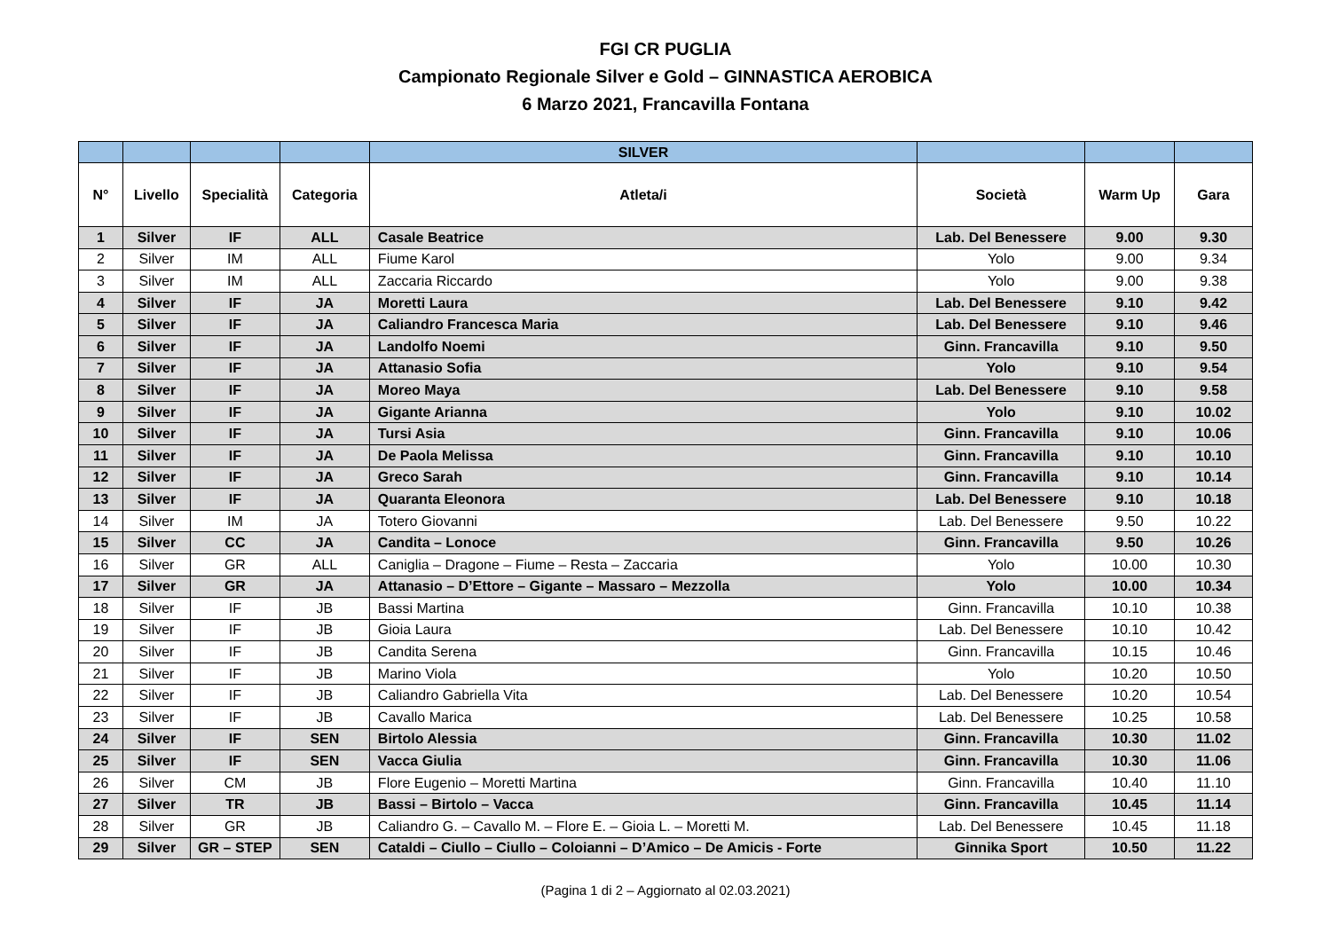FGI CR PUGLIA
Campionato Regionale Silver e Gold – GINNASTICA AEROBICA
6 Marzo 2021, Francavilla Fontana
| | | | | SILVER | | | |
| --- | --- | --- | --- | --- | --- | --- | --- |
| N° | Livello | Specialità | Categoria | Atleta/i | Società | Warm Up | Gara |
| 1 | Silver | IF | ALL | Casale Beatrice | Lab. Del Benessere | 9.00 | 9.30 |
| 2 | Silver | IM | ALL | Fiume Karol | Yolo | 9.00 | 9.34 |
| 3 | Silver | IM | ALL | Zaccaria Riccardo | Yolo | 9.00 | 9.38 |
| 4 | Silver | IF | JA | Moretti Laura | Lab. Del Benessere | 9.10 | 9.42 |
| 5 | Silver | IF | JA | Caliandro Francesca Maria | Lab. Del Benessere | 9.10 | 9.46 |
| 6 | Silver | IF | JA | Landolfo Noemi | Ginn. Francavilla | 9.10 | 9.50 |
| 7 | Silver | IF | JA | Attanasio Sofia | Yolo | 9.10 | 9.54 |
| 8 | Silver | IF | JA | Moreo Maya | Lab. Del Benessere | 9.10 | 9.58 |
| 9 | Silver | IF | JA | Gigante Arianna | Yolo | 9.10 | 10.02 |
| 10 | Silver | IF | JA | Tursi Asia | Ginn. Francavilla | 9.10 | 10.06 |
| 11 | Silver | IF | JA | De Paola Melissa | Ginn. Francavilla | 9.10 | 10.10 |
| 12 | Silver | IF | JA | Greco Sarah | Ginn. Francavilla | 9.10 | 10.14 |
| 13 | Silver | IF | JA | Quaranta Eleonora | Lab. Del Benessere | 9.10 | 10.18 |
| 14 | Silver | IM | JA | Totero Giovanni | Lab. Del Benessere | 9.50 | 10.22 |
| 15 | Silver | CC | JA | Candita – Lonoce | Ginn. Francavilla | 9.50 | 10.26 |
| 16 | Silver | GR | ALL | Caniglia – Dragone – Fiume – Resta – Zaccaria | Yolo | 10.00 | 10.30 |
| 17 | Silver | GR | JA | Attanasio – D’Ettore – Gigante – Massaro – Mezzolla | Yolo | 10.00 | 10.34 |
| 18 | Silver | IF | JB | Bassi Martina | Ginn. Francavilla | 10.10 | 10.38 |
| 19 | Silver | IF | JB | Gioia Laura | Lab. Del Benessere | 10.10 | 10.42 |
| 20 | Silver | IF | JB | Candita Serena | Ginn. Francavilla | 10.15 | 10.46 |
| 21 | Silver | IF | JB | Marino Viola | Yolo | 10.20 | 10.50 |
| 22 | Silver | IF | JB | Caliandro Gabriella Vita | Lab. Del Benessere | 10.20 | 10.54 |
| 23 | Silver | IF | JB | Cavallo Marica | Lab. Del Benessere | 10.25 | 10.58 |
| 24 | Silver | IF | SEN | Birtolo Alessia | Ginn. Francavilla | 10.30 | 11.02 |
| 25 | Silver | IF | SEN | Vacca Giulia | Ginn. Francavilla | 10.30 | 11.06 |
| 26 | Silver | CM | JB | Flore Eugenio – Moretti Martina | Ginn. Francavilla | 10.40 | 11.10 |
| 27 | Silver | TR | JB | Bassi – Birtolo – Vacca | Ginn. Francavilla | 10.45 | 11.14 |
| 28 | Silver | GR | JB | Caliandro G. – Cavallo M. – Flore E. – Gioia L. – Moretti M. | Lab. Del Benessere | 10.45 | 11.18 |
| 29 | Silver | GR – STEP | SEN | Cataldi – Ciullo – Ciullo – Coloianni – D’Amico – De Amicis - Forte | Ginnika Sport | 10.50 | 11.22 |
(Pagina 1 di 2 – Aggiornato al 02.03.2021)